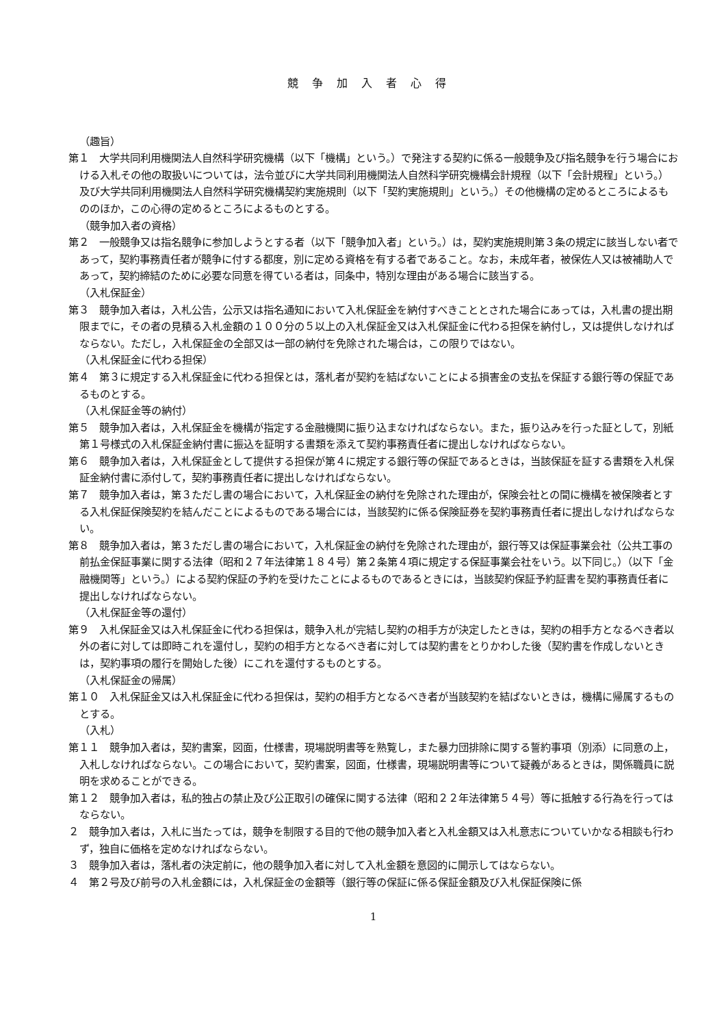競争加入者心得
（趣旨）
第１　大学共同利用機関法人自然科学研究機構（以下「機構」という。）で発注する契約に係る一般競争及び指名競争を行う場合における入札その他の取扱いについては，法令並びに大学共同利用機関法人自然科学研究機構会計規程（以下「会計規程」という。）及び大学共同利用機関法人自然科学研究機構契約実施規則（以下「契約実施規則」という。）その他機構の定めるところによるもののほか，この心得の定めるところによるものとする。
（競争加入者の資格）
第２　一般競争又は指名競争に参加しようとする者（以下「競争加入者」という。）は，契約実施規則第３条の規定に該当しない者であって，契約事務責任者が競争に付する都度，別に定める資格を有する者であること。なお，未成年者，被保佐人又は被補助人であって，契約締結のために必要な同意を得ている者は，同条中，特別な理由がある場合に該当する。
（入札保証金）
第３　競争加入者は，入札公告，公示又は指名通知において入札保証金を納付すべきこととされた場合にあっては，入札書の提出期限までに，その者の見積る入札金額の１００分の５以上の入札保証金又は入札保証金に代わる担保を納付し，又は提供しなければならない。ただし，入札保証金の全部又は一部の納付を免除された場合は，この限りではない。
（入札保証金に代わる担保）
第４　第３に規定する入札保証金に代わる担保とは，落札者が契約を結ばないことによる損害金の支払を保証する銀行等の保証であるものとする。
（入札保証金等の納付）
第５　競争加入者は，入札保証金を機構が指定する金融機関に振り込まなければならない。また，振り込みを行った証として，別紙第１号様式の入札保証金納付書に振込を証明する書類を添えて契約事務責任者に提出しなければならない。
第６　競争加入者は，入札保証金として提供する担保が第４に規定する銀行等の保証であるときは，当該保証を証する書類を入札保証金納付書に添付して，契約事務責任者に提出しなければならない。
第７　競争加入者は，第３ただし書の場合において，入札保証金の納付を免除された理由が，保険会社との間に機構を被保険者とする入札保証保険契約を結んだことによるものである場合には，当該契約に係る保険証券を契約事務責任者に提出しなければならない。
第８　競争加入者は，第３ただし書の場合において，入札保証金の納付を免除された理由が，銀行等又は保証事業会社（公共工事の前払金保証事業に関する法律（昭和２７年法律第１８４号）第２条第４項に規定する保証事業会社をいう。以下同じ。）（以下「金融機関等」という。）による契約保証の予約を受けたことによるものであるときには，当該契約保証予約証書を契約事務責任者に提出しなければならない。
（入札保証金等の還付）
第９　入札保証金又は入札保証金に代わる担保は，競争入札が完結し契約の相手方が決定したときは，契約の相手方となるべき者以外の者に対しては即時これを還付し，契約の相手方となるべき者に対しては契約書をとりかわした後（契約書を作成しないときは，契約事項の履行を開始した後）にこれを還付するものとする。
（入札保証金の帰属）
第１０　入札保証金又は入札保証金に代わる担保は，契約の相手方となるべき者が当該契約を結ばないときは，機構に帰属するものとする。
（入札）
第１１　競争加入者は，契約書案，図面，仕様書，現場説明書等を熟覧し，また暴力団排除に関する誓約事項（別添）に同意の上，入札しなければならない。この場合において，契約書案，図面，仕様書，現場説明書等について疑義があるときは，関係職員に説明を求めることができる。
第１２　競争加入者は，私的独占の禁止及び公正取引の確保に関する法律（昭和２２年法律第５４号）等に抵触する行為を行ってはならない。
２　競争加入者は，入札に当たっては，競争を制限する目的で他の競争加入者と入札金額又は入札意志についていかなる相談も行わず，独自に価格を定めなければならない。
３　競争加入者は，落札者の決定前に，他の競争加入者に対して入札金額を意図的に開示してはならない。
４　第２号及び前号の入札金額には，入札保証金の金額等（銀行等の保証に係る保証金額及び入札保証保険に係
1